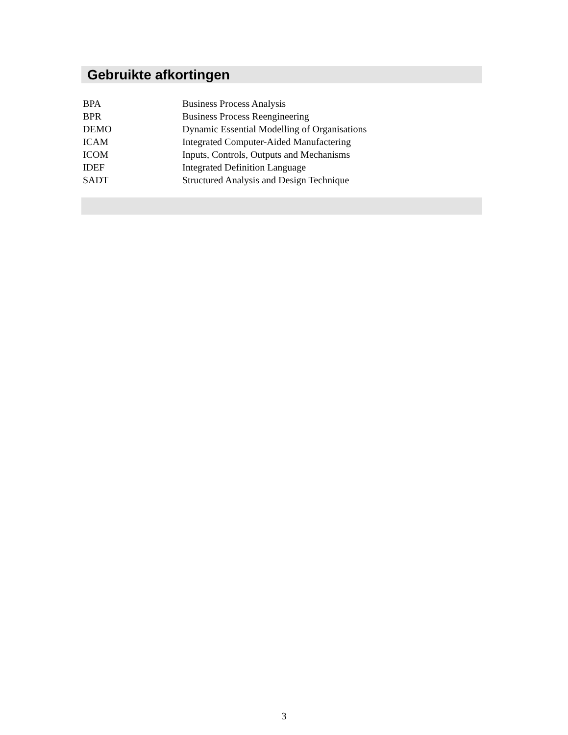Gebruikte afkortingen
BPA Business Process Analysis
BPR Business Process Reengineering
DEMO Dynamic Essential Modelling of Organisations
ICAM Integrated Computer-Aided Manufactering
ICOM Inputs, Controls, Outputs and Mechanisms
IDEF Integrated Definition Language
SADT Structured Analysis and Design Technique
3